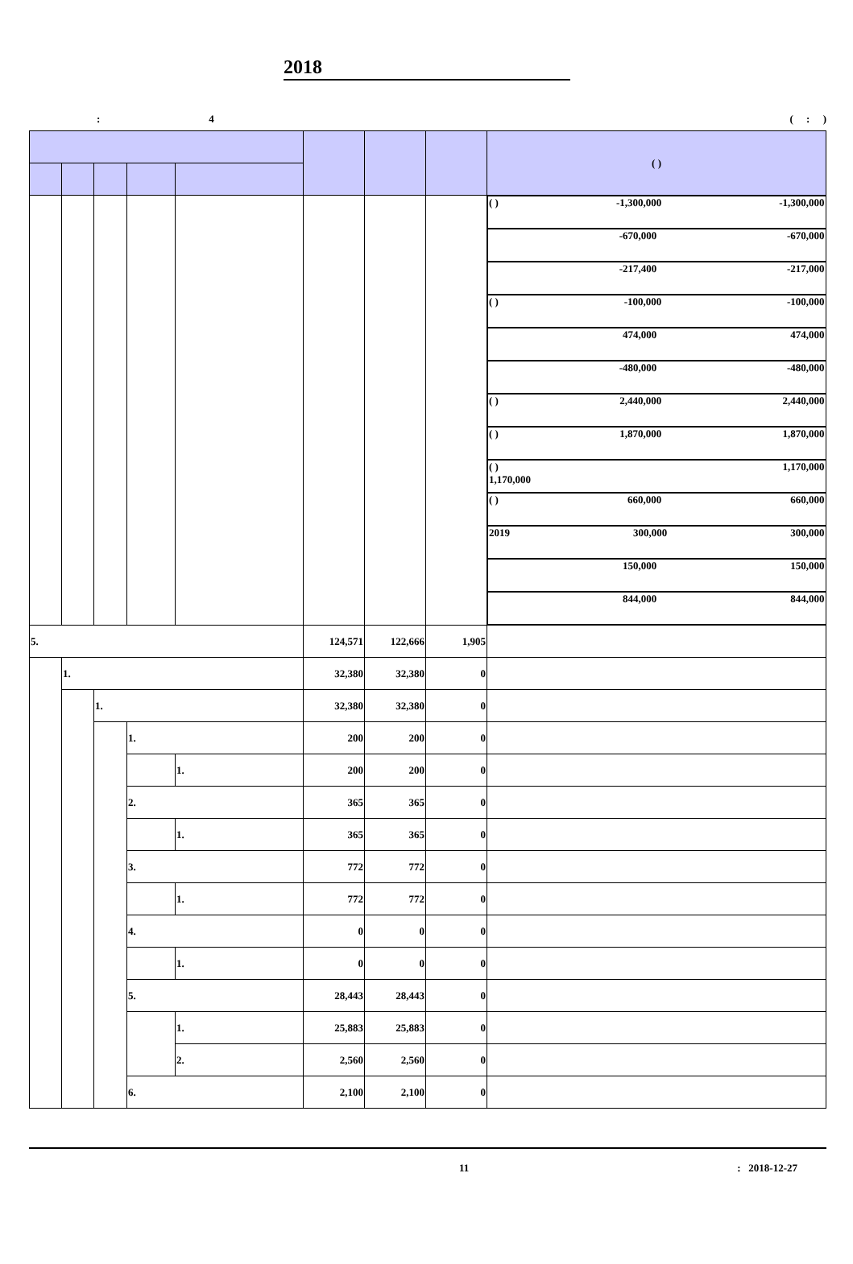2018
: 4 ( : )
| | | | | | | | | ( ) |
| --- | --- | --- | --- | --- | --- | --- | --- | --- |
| | | | | | | | | ( ) -1,300,000 -1,300,000 |
| | | | | | | | | -670,000 -670,000 |
| | | | | | | | | -217,400 -217,000 |
| | | | | | | | | ( ) -100,000 -100,000 |
| | | | | | | | | 474,000 474,000 |
| | | | | | | | | -480,000 -480,000 |
| | | | | | | | | ( ) 2,440,000 2,440,000 |
| | | | | | | | | ( ) 1,870,000 1,870,000 |
| | | | | | | | | ( ) 1,170,000 1,170,000 |
| | | | | | | | | ( ) 660,000 660,000 |
| | | | | | | | | 2019 300,000 300,000 |
| | | | | | | | | 150,000 150,000 |
| | | | | | | | | 844,000 844,000 |
| 5. | | | | | 124,571 | 122,666 | 1,905 | |
| | 1. | | | | 32,380 | 32,380 | 0 | |
| | | 1. | | | 32,380 | 32,380 | 0 | |
| | | | 1. | | 200 | 200 | 0 | |
| | | | | 1. | 200 | 200 | 0 | |
| | | | 2. | | 365 | 365 | 0 | |
| | | | | 1. | 365 | 365 | 0 | |
| | | | 3. | | 772 | 772 | 0 | |
| | | | | 1. | 772 | 772 | 0 | |
| | | | 4. | | 0 | 0 | 0 | |
| | | | | 1. | 0 | 0 | 0 | |
| | | | 5. | | 28,443 | 28,443 | 0 | |
| | | | | 1. | 25,883 | 25,883 | 0 | |
| | | | | 2. | 2,560 | 2,560 | 0 | |
| | | | 6. | | 2,100 | 2,100 | 0 | |
11: 2018-12-27